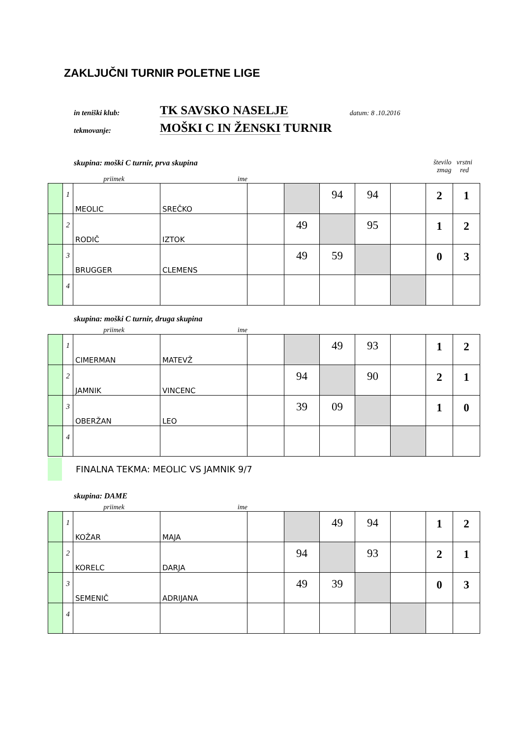ZAKLJUČNI TURNIR POLETNE LIGE
in teniški klub: TK SAVSKO NASELJE datum: 8 .10.2016
tekmovanje: MOŠKI C IN ŽENSKI TURNIR
skupina: moški C turnir, prva skupina število vrstni
zmag red
priimek ime
| | 1 | MEOLIC | SREČKO | | | 94 | 94 | | 2 | 1 |
| | 2 | RODIČ | IZTOK | | 49 | | 95 | | 1 | 2 |
| | 3 | BRUGGER | CLEMENS | | 49 | 59 | | | 0 | 3 |
| | 4 | | | | | | | | | |
skupina: moški C turnir, druga skupina
priimek ime
| | 1 | CIMERMAN | MATEVŽ | | | 49 | 93 | | 1 | 2 |
| | 2 | JAMNIK | VINCENC | | 94 | | 90 | | 2 | 1 |
| | 3 | OBERŽAN | LEO | | 39 | 09 | | | 1 | 0 |
| | 4 | | | | | | | | | |
FINALNA TEKMA: MEOLIC VS JAMNIK 9/7
skupina: DAME
priimek ime
| | 1 | KOŽAR | MAJA | | | 49 | 94 | | 1 | 2 |
| | 2 | KORELC | DARJA | | 94 | | 93 | | 2 | 1 |
| | 3 | SEMENIČ | ADRIJANA | | 49 | 39 | | | 0 | 3 |
| | 4 | | | | | | | | | |